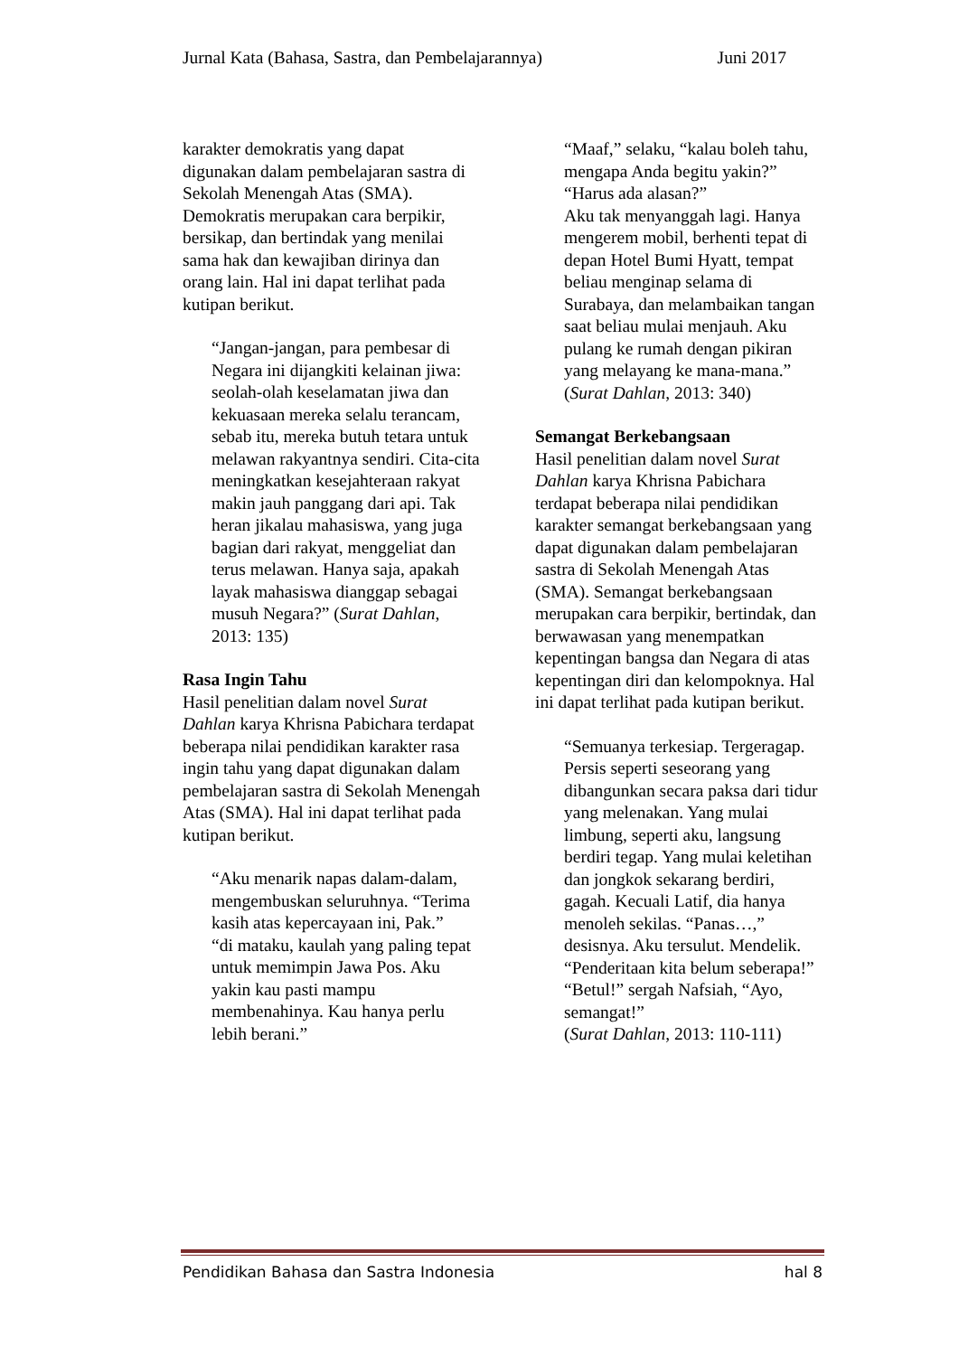Jurnal Kata (Bahasa, Sastra, dan Pembelajarannya) Juni 2017
karakter demokratis yang dapat digunakan dalam pembelajaran sastra di Sekolah Menengah Atas (SMA). Demokratis merupakan cara berpikir, bersikap, dan bertindak yang menilai sama hak dan kewajiban dirinya dan orang lain. Hal ini dapat terlihat pada kutipan berikut.
“Jangan-jangan, para pembesar di Negara ini dijangkiti kelainan jiwa: seolah-olah keselamatan jiwa dan kekuasaan mereka selalu terancam, sebab itu, mereka butuh tetara untuk melawan rakyantnya sendiri. Cita-cita meningkatkan kesejahteraan rakyat makin jauh panggang dari api. Tak heran jikalau mahasiswa, yang juga bagian dari rakyat, menggeliat dan terus melawan. Hanya saja, apakah layak mahasiswa dianggap sebagai musuh Negara?” (Surat Dahlan, 2013: 135)
Rasa Ingin Tahu
Hasil penelitian dalam novel Surat Dahlan karya Khrisna Pabichara terdapat beberapa nilai pendidikan karakter rasa ingin tahu yang dapat digunakan dalam pembelajaran sastra di Sekolah Menengah Atas (SMA). Hal ini dapat terlihat pada kutipan berikut.
“Aku menarik napas dalam-dalam, mengembuskan seluruhnya. “Terima kasih atas kepercayaan ini, Pak.”
“di mataku, kaulah yang paling tepat untuk memimpin Jawa Pos. Aku yakin kau pasti mampu membenahinya. Kau hanya perlu lebih berani.”
“Maaf,” selaku, “kalau boleh tahu, mengapa Anda begitu yakin?”
“Harus ada alasan?”
Aku tak menyanggah lagi. Hanya mengerem mobil, berhenti tepat di depan Hotel Bumi Hyatt, tempat beliau menginap selama di Surabaya, dan melambaikan tangan saat beliau mulai menjauh. Aku pulang ke rumah dengan pikiran yang melayang ke mana-mana.” (Surat Dahlan, 2013: 340)
Semangat Berkebangsaan
Hasil penelitian dalam novel Surat Dahlan karya Khrisna Pabichara terdapat beberapa nilai pendidikan karakter semangat berkebangsaan yang dapat digunakan dalam pembelajaran sastra di Sekolah Menengah Atas (SMA). Semangat berkebangsaan merupakan cara berpikir, bertindak, dan berwawasan yang menempatkan kepentingan bangsa dan Negara di atas kepentingan diri dan kelompoknya. Hal ini dapat terlihat pada kutipan berikut.
“Semuanya terkesiap. Tergeragap. Persis seperti seseorang yang dibangunkan secara paksa dari tidur yang melenakan. Yang mulai limbung, seperti aku, langsung berdiri tegap. Yang mulai keletihan dan jongkok sekarang berdiri, gagah. Kecuali Latif, dia hanya menoleh sekilas. “Panas…,” desisnya. Aku tersulut. Mendelik. “Penderitaan kita belum seberapa!”
“Betul!” sergah Nafsiah, “Ayo, semangat!”
(Surat Dahlan, 2013: 110-111)
Pendidikan Bahasa dan Sastra Indonesia hal 8